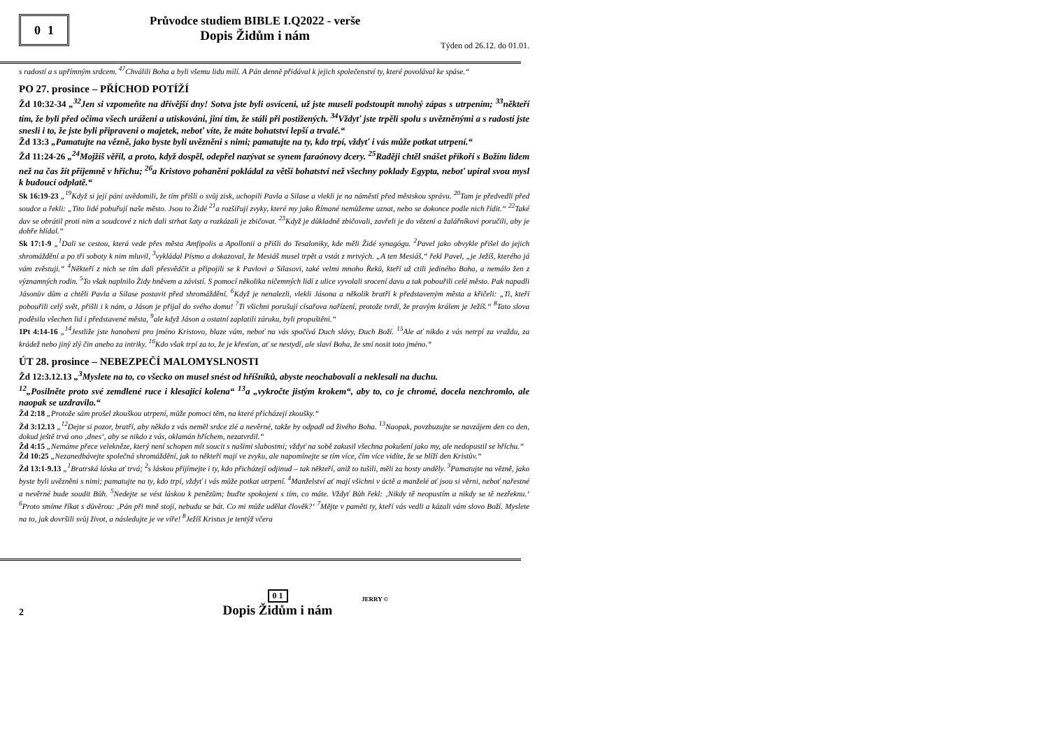0 1
Průvodce studiem BIBLE I.Q2022 - verše
Dopis Židům i nám
Týden od 26.12. do 01.01.
s radostí a s upřímným srdcem. <sup>47</sup>Chválili Boha a byli všemu lidu milí. A Pán denně přidával k jejich společenství ty, které povolával ke spáse.“
PO 27. prosince – PŘÍCHOD POTÍŽÍ
Žd 10:32-34 „<sup>32</sup>Jen si vzpomeňte na dřívější dny! Sotva jste byli osvíceni, už jste museli podstoupit mnohý zápas s utrpením; <sup>33</sup>někteří tím, že byli před očima všech uráženi a utiskováni, jiní tím, že stáli při postižených. <sup>34</sup>Vždyť jste trpěli spolu s uvězněnými a s radostí jste snesli i to, že jste byli připraveni o majetek, neboť víte, že máte bohatství lepší a trvalé.“
Žd 13:3 „Pamatujte na vězně, jako byste byli uvězněni s nimi; pamatujte na ty, kdo trpí, vždyť i vás může potkat utrpení.“
Žd 11:24-26 „<sup>24</sup>Mojžíš věřil, a proto, když dospěl, odepřel nazývat se synem faraónovy dcery. <sup>25</sup>Raději chtěl snášet příkoří s Božím lidem než na čas žít příjemně v hříchu; <sup>26</sup>a Kristovo pohanění pokládal za větší bohatství než všechny poklady Egypta, neboť upíral svou mysl k budoucí odplatě.“
Sk 16:19-23 „<sup>19</sup>Když si její páni uvědomili, že tím přišli o svůj zisk, uchopili Pavla a Silase a vlekli je na náměstí před městskou správu. <sup>20</sup>Tam je předvedli před soudce a řekli: „Tito lidé pobuřují naše město. Jsou to Židé <sup>21</sup>a rozšiřují zvyky, které my jako Římané nemůžeme uznat, nebo se dokonce podle nich řídit.“ <sup>22</sup>Také dav se obrátil proti nim a soudcové z nich dali strhat šaty a rozkázali je zbičovat. <sup>23</sup>Když je důkladně zbičovali, zavřeli je do vězení a žalářníkovi poručili, aby je dobře hlídal.“
Sk 17:1-9 „<sup>1</sup>Dali se cestou, která vede přes města Amfipolis a Apollonii a přišli do Tesaloniky, kde měli Židé synagógu. <sup>2</sup>Pavel jako obvykle přišel do jejich shromáždění a po tři soboty k nim mluvil, <sup>3</sup>vykládal Písmo a dokazoval, že Mesiáš musel trpět a vstát z mrtvých. „A ten Mesiáš,“ řekl Pavel, „je Ježíš, kterého já vám zvěstuji.“ <sup>4</sup>Někteří z nich se tím dali přesvědčit a připojili se k Pavlovi a Silasovi, také velmi mnoho Řeků, kteří už ctili jediného Boha, a nemálo žen z významných rodin. <sup>5</sup>To však naplnilo Židy hněvem a závistí. S pomocí několika ničemných lidí z ulice vyvolali srocení davu a tak pobouřili celé město. Pak napadli Jásonův dům a chtěli Pavla a Silase postavit před shromáždění. <sup>6</sup>Když je nenalezli, vlekli Jásona a několik bratří k představeným města a křičeli: „Ti, kteří pobouřili celý svět, přišli i k nám, a Jáson je přijal do svého domu! <sup>7</sup>Ti všichni porušují císařova nařízení, protože tvrdí, že pravým králem je Ježíš.“ <sup>8</sup>Tato slova poděsila všechen lid i představené města, <sup>9</sup>ale když Jáson a ostatní zaplatili záruku, byli propuštěni.“
1Pt 4:14-16 „<sup>14</sup>Jestliže jste hanobeni pro jméno Kristovo, blaze vám, neboť na vás spočívá Duch slávy, Duch Boží. <sup>15</sup>Ale ať nikdo z vás netrpí za vraždu, za krádež nebo jiný zlý čin anebo za intriky. <sup>16</sup>Kdo však trpí za to, že je křesťan, ať se nestydí, ale slaví Boha, že smí nosit toto jméno.“
ÚT 28. prosince – NEBEZPEČÍ MALOMYSLNOSTI
Žd 12:3.12.13 „<sup>3</sup>Myslete na to, co všecko on musel snést od hříšníků, abyste neochabovali a neklesali na duchu.
<sup>12</sup>„Posilněte proto své zemdlené ruce i klesající kolena“ <sup>13</sup>a „vykročte jistým krokem“, aby to, co je chromé, docela nezchromlo, ale naopak se uzdravilo.“
Žd 2:18 „Protože sám prošel zkouškou utrpení, může pomoci těm, na které přicházejí zkoušky.“
Žd 3:12.13 „<sup>12</sup>Dejte si pozor, bratří, aby někdo z vás neměl srdce zlé a nevěrné, takže by odpadl od živého Boha. <sup>13</sup>Naopak, povzbuzujte se navzájem den co den, dokud ještě trvá ono ‚dnes‘, aby se nikdo z vás, oklamán hříchem, nezatvrdil.“
Žd 4:15 „Nemáme přece velekněze, který není schopen mít soucit s našimi slabostmi; vždyť na sobě zakusil všechna pokušení jako my, ale nedopustil se hříchu.“
Žd 10:25 „Nezanedbávejte společná shromáždění, jak to někteří mají ve zvyku, ale napomínejte se tím více, čím více vidíte, že se blíží den Kristův.“
Žd 13:1-9.13 „<sup>1</sup>Bratrská láska ať trvá; <sup>2</sup>s láskou přijímejte i ty, kdo přicházejí odjinud – tak někteří, aniž to tušili, měli za hosty anděly. <sup>3</sup>Pamatujte na vězně, jako byste byli uvězněni s nimi; pamatujte na ty, kdo trpí, vždyť i vás může potkat utrpení. <sup>4</sup>Manželství ať mají všichni v úctě a manželé ať jsou si věrni, neboť nařestné a nevěrné bude soudit Bůh. <sup>5</sup>Nedejte se vést láskou k penězům; buďte spokojeni s tím, co máte. Vždyť Bůh řekl: ‚Nikdy tě neopustím a nikdy se tě nezřeknu.‘ <sup>6</sup>Proto smíme říkat s důvěrou: ‚Pán při mně stojí, nebudu se bát. Co mi může udělat člověk?‘ <sup>7</sup>Mějte v paměti ty, kteří vás vedli a kázali vám slovo Boží. Myslete na to, jak dovršili svůj život, a následujte je ve víře! <sup>8</sup>Ježíš Kristus je tentýž včera
2
0 1
Dopis Židům i nám
JERRY ©